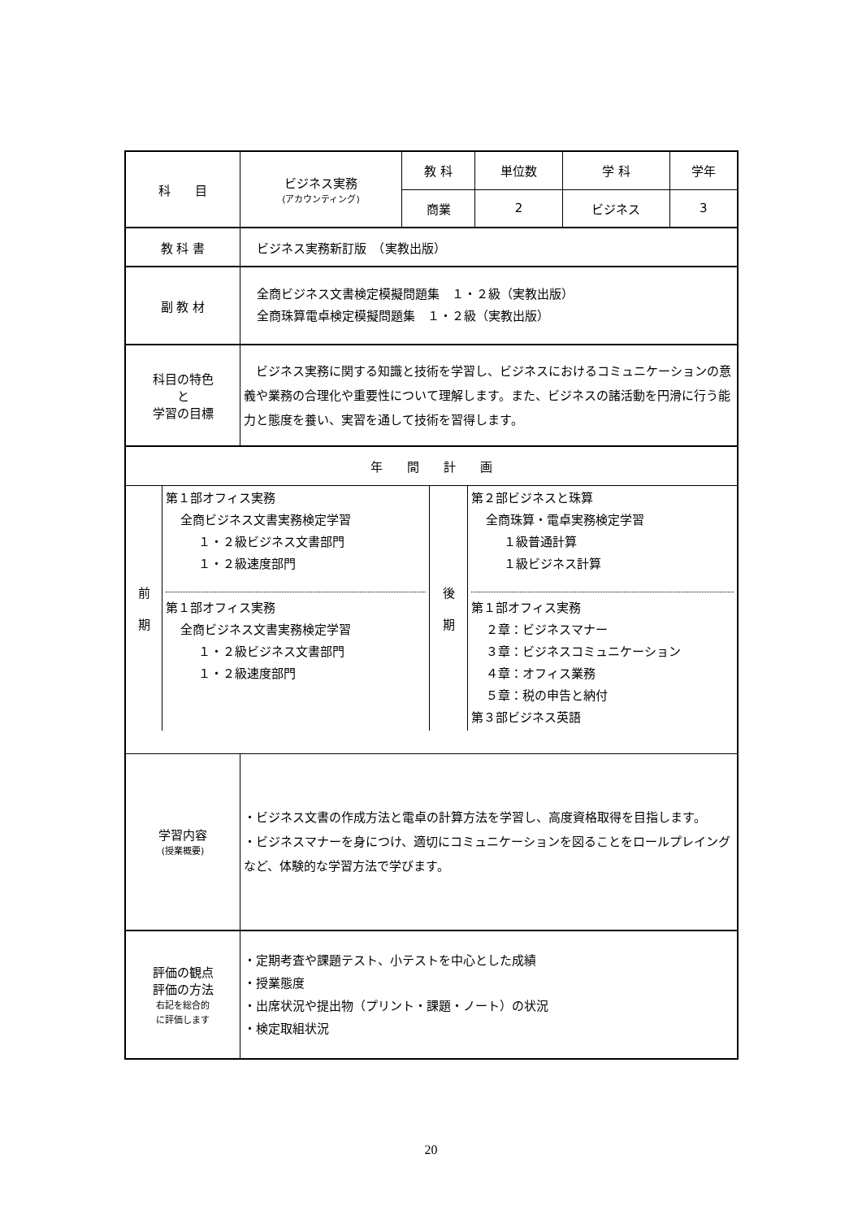| 科 目 | ビジネス実務 (アカウンティング) | 教 科 | 単位数 | 学 科 | 学年 |
| | | 商業 | 2 | ビジネス | 3 |
| 教 科 書 | ビジネス実務新訂版 （実教出版） | | | | |
| 副 教 材 | 全商ビジネス文書検定模擬問題集 １・２級（実教出版） 全商珠算電卓検定模擬問題集 １・２級（実教出版） | | | | |
| 科目の特色 と 学習の目標 | ビジネス実務に関する知識と技術を学習し、ビジネスにおけるコミュニケーションの意義や業務の合理化や重要性について理解します。また、ビジネスの諸活動を円滑に行う能力と態度を養い、実習を通して技術を習得します。 | | | | |
| 年 間 計 画 | | | | | |
| / 前 期 / 第１部オフィス実務 全商ビジネス文書実務検定学習 １・２級ビジネス文書部門 １・２級速度部門 第１部オフィス実務 全商ビジネス文書実務検定学習 １・２級ビジネス文書部門 １・２級速度部門 / 後 期 / 第２部ビジネスと珠算 全商珠算・電卓実務検定学習 １級普通計算 １級ビジネス計算 第１部オフィス実務 ２章：ビジネスマナー ３章：ビジネスコミュニケーション ４章：オフィス業務 ５章：税の申告と納付 第３部ビジネス英語 / | | | | | |
| 学習内容 (授業概要) | ・ビジネス文書の作成方法と電卓の計算方法を学習し、高度資格取得を目指します。 ・ビジネスマナーを身につけ、適切にコミュニケーションを図ることをロールプレイングなど、体験的な学習方法で学びます。 | | | | |
| 評価の観点 評価の方法 右記を総合的 に評価します | ・定期考査や課題テスト、小テストを中心とした成績 ・授業態度 ・出席状況や提出物（プリント・課題・ノート）の状況 ・検定取組状況 | | | | |
20